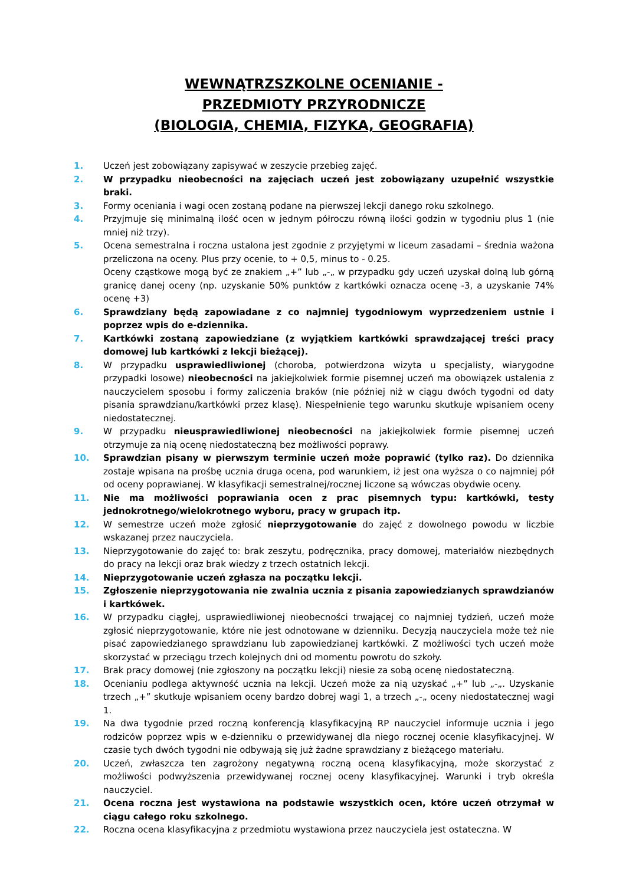WEWNĄTRZSZKOLNE OCENIANIE -
PRZEDMIOTY PRZYRODNICZE
(BIOLOGIA, CHEMIA, FIZYKA, GEOGRAFIA)
1. Uczeń jest zobowiązany zapisywać w zeszycie przebieg zajęć.
2. W przypadku nieobecności na zajęciach uczeń jest zobowiązany uzupełnić wszystkie braki.
3. Formy oceniania i wagi ocen zostaną podane na pierwszej lekcji danego roku szkolnego.
4. Przyjmuje się minimalną ilość ocen w jednym półroczu równą ilości godzin w tygodniu plus 1 (nie mniej niż trzy).
5. Ocena semestralna i roczna ustalona jest zgodnie z przyjętymi w liceum zasadami – średnia ważona przeliczona na oceny. Plus przy ocenie, to + 0,5, minus to - 0.25.
Oceny cząstkowe mogą być ze znakiem „+” lub „-„ w przypadku gdy uczeń uzyskał dolną lub górną granicę danej oceny (np. uzyskanie 50% punktów z kartkówki oznacza ocenę -3, a uzyskanie 74% ocenę +3)
6. Sprawdziany będą zapowiadane z co najmniej tygodniowym wyprzedzeniem ustnie i poprzez wpis do e-dziennika.
7. Kartkówki zostaną zapowiedziane (z wyjątkiem kartkówki sprawdzającej treści pracy domowej lub kartkówki z lekcji bieżącej).
8. W przypadku usprawiedliwionej (choroba, potwierdzona wizyta u specjalisty, wiarygodne przypadki losowe) nieobecności na jakiejkolwiek formie pisemnej uczeń ma obowiązek ustalenia z nauczycielem sposobu i formy zaliczenia braków (nie później niż w ciągu dwóch tygodni od daty pisania sprawdzianu/kartkówki przez klasę). Niespełnienie tego warunku skutkuje wpisaniem oceny niedostatecznej.
9. W przypadku nieusprawiedliwionej nieobecności na jakiejkolwiek formie pisemnej uczeń otrzymuje za nią ocenę niedostateczną bez możliwości poprawy.
10. Sprawdzian pisany w pierwszym terminie uczeń może poprawić (tylko raz). Do dziennika zostaje wpisana na prośbę ucznia druga ocena, pod warunkiem, iż jest ona wyższa o co najmniej pół od oceny poprawianej. W klasyfikacji semestralnej/rocznej liczone są wówczas obydwie oceny.
11. Nie ma możliwości poprawiania ocen z prac pisemnych typu: kartkówki, testy jednokrotnego/wielokrotnego wyboru, pracy w grupach itp.
12. W semestrze uczeń może zgłosić nieprzygotowanie do zajęć z dowolnego powodu w liczbie wskazanej przez nauczyciela.
13. Nieprzygotowanie do zajęć to: brak zeszytu, podręcznika, pracy domowej, materiałów niezbędnych do pracy na lekcji oraz brak wiedzy z trzech ostatnich lekcji.
14. Nieprzygotowanie uczeń zgłasza na początku lekcji.
15. Zgłoszenie nieprzygotowania nie zwalnia ucznia z pisania zapowiedzianych sprawdzianów i kartkówek.
16. W przypadku ciągłej, usprawiedliwionej nieobecności trwającej co najmniej tydzień, uczeń może zgłosić nieprzygotowanie, które nie jest odnotowane w dzienniku. Decyzją nauczyciela może też nie pisać zapowiedzianego sprawdzianu lub zapowiedzianej kartkówki. Z możliwości tych uczeń może skorzystać w przeciągu trzech kolejnych dni od momentu powrotu do szkoły.
17. Brak pracy domowej (nie zgłoszony na początku lekcji) niesie za sobą ocenę niedostateczną.
18. Ocenianiu podlega aktywność ucznia na lekcji. Uczeń może za nią uzyskać „+” lub „-„. Uzyskanie trzech „+” skutkuje wpisaniem oceny bardzo dobrej wagi 1, a trzech „-„ oceny niedostatecznej wagi 1.
19. Na dwa tygodnie przed roczną konferencją klasyfikacyjną RP nauczyciel informuje ucznia i jego rodziców poprzez wpis w e-dzienniku o przewidywanej dla niego rocznej ocenie klasyfikacyjnej. W czasie tych dwóch tygodni nie odbywają się już żadne sprawdziany z bieżącego materiału.
20. Uczeń, zwłaszcza ten zagrożony negatywną roczną oceną klasyfikacyjną, może skorzystać z możliwości podwyższenia przewidywanej rocznej oceny klasyfikacyjnej. Warunki i tryb określa nauczyciel.
21. Ocena roczna jest wystawiona na podstawie wszystkich ocen, które uczeń otrzymał w ciągu całego roku szkolnego.
22. Roczna ocena klasyfikacyjna z przedmiotu wystawiona przez nauczyciela jest ostateczna. W